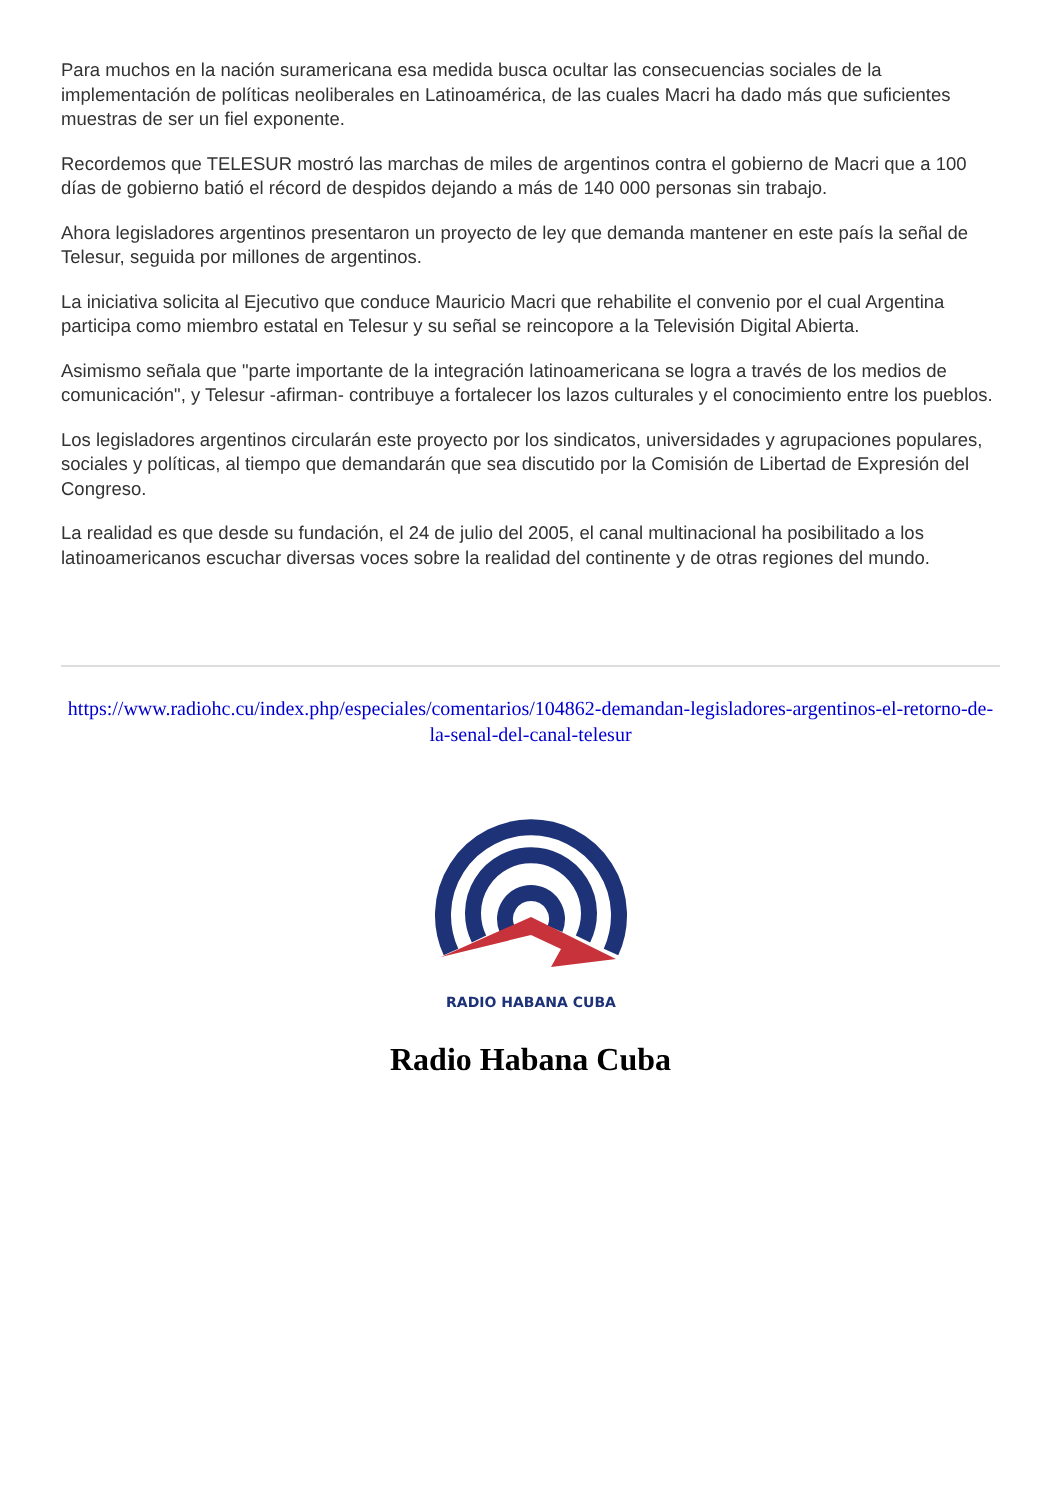Para muchos en la nación suramericana esa medida busca ocultar las consecuencias sociales de la implementación de políticas neoliberales en Latinoamérica, de las cuales Macri ha dado más que suficientes muestras de ser un fiel exponente.
Recordemos que TELESUR mostró las marchas de miles de argentinos contra el gobierno de Macri que a 100 días de gobierno batió el récord de despidos dejando a más de 140 000 personas sin trabajo.
Ahora legisladores argentinos presentaron un proyecto de ley que demanda mantener en este país la señal de Telesur, seguida por millones de argentinos.
La iniciativa solicita al Ejecutivo que conduce Mauricio Macri que rehabilite el convenio por el cual Argentina participa como miembro estatal en Telesur y su señal se reincopore a la Televisión Digital Abierta.
Asimismo señala que "parte importante de la integración latinoamericana se logra a través de los medios de comunicación", y Telesur -afirman- contribuye a fortalecer los lazos culturales y el conocimiento entre los pueblos.
Los legisladores argentinos circularán este proyecto por los sindicatos, universidades y agrupaciones populares, sociales y políticas, al tiempo que demandarán que sea discutido por la Comisión de Libertad de Expresión del Congreso.
La realidad es que desde su fundación, el 24 de julio del 2005, el canal multinacional ha posibilitado a los latinoamericanos escuchar diversas voces sobre la realidad del continente y de otras regiones del mundo.
https://www.radiohc.cu/index.php/especiales/comentarios/104862-demandan-legisladores-argentinos-el-retorno-de-la-senal-del-canal-telesur
RADIO HABANA CUBA
Radio Habana Cuba